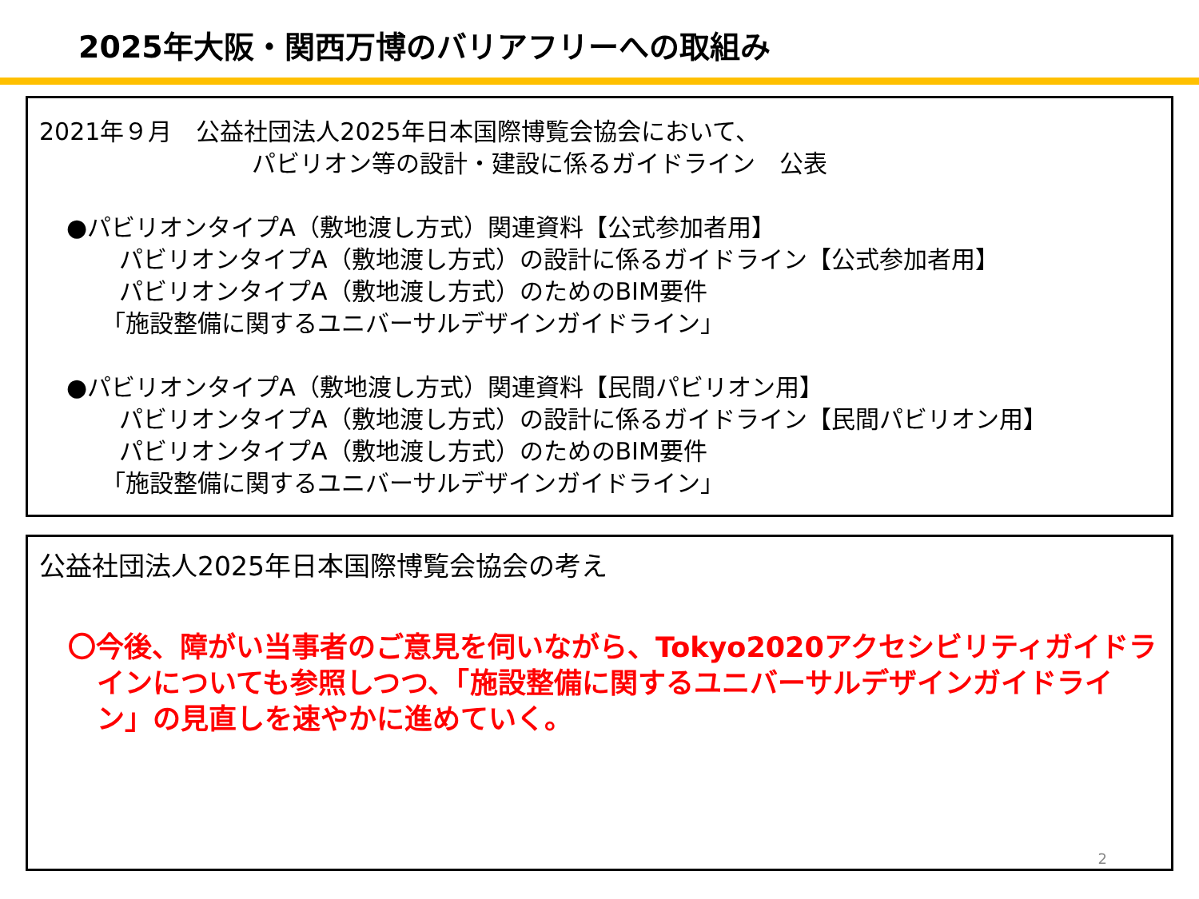2025年大阪・関西万博のバリアフリーへの取組み
2021年９月　公益社団法人2025年日本国際博覧会協会において、
パビリオン等の設計・建設に係るガイドライン　公表
●パビリオンタイプA（敷地渡し方式）関連資料【公式参加者用】
パビリオンタイプA（敷地渡し方式）の設計に係るガイドライン【公式参加者用】
パビリオンタイプA（敷地渡し方式）のためのBIM要件
「施設整備に関するユニバーサルデザインガイドライン」
●パビリオンタイプA（敷地渡し方式）関連資料【民間パビリオン用】
パビリオンタイプA（敷地渡し方式）の設計に係るガイドライン【民間パビリオン用】
パビリオンタイプA（敷地渡し方式）のためのBIM要件
「施設整備に関するユニバーサルデザインガイドライン」
公益社団法人2025年日本国際博覧会協会の考え
〇今後、障がい当事者のご意見を伺いながら、Tokyo2020アクセシビリティガイドラインについても参照しつつ、「施設整備に関するユニバーサルデザインガイドライン」の見直しを速やかに進めていく。
2